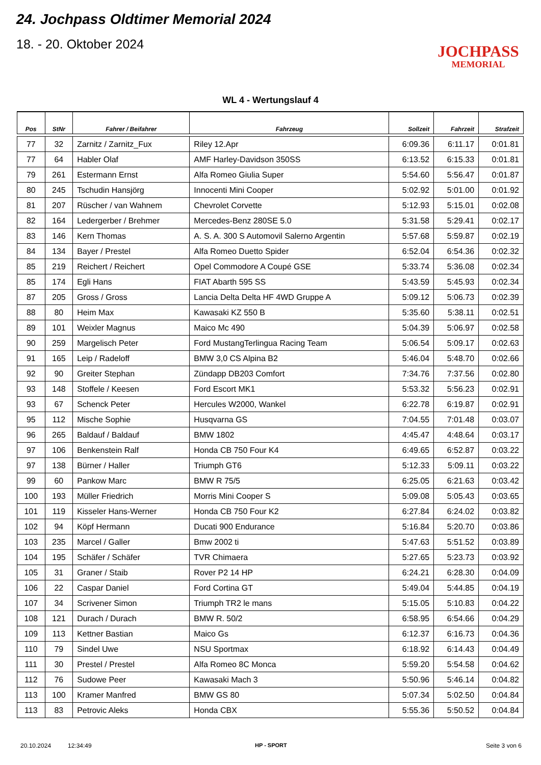24. Jochpass Oldtimer Memorial 2024
18. - 20. Oktober 2024
JOCHPASS
MEMORIAL
WL 4 - Wertungslauf 4
| Pos | StNr | Fahrer / Beifahrer | Fahrzeug | Sollzeit | Fahrzeit | Strafzeit |
| --- | --- | --- | --- | --- | --- | --- |
| 77 | 32 | Zarnitz / Zarnitz_Fux | Riley 12.Apr | 6:09.36 | 6:11.17 | 0:01.81 |
| 77 | 64 | Habler Olaf | AMF Harley-Davidson 350SS | 6:13.52 | 6:15.33 | 0:01.81 |
| 79 | 261 | Estermann Ernst | Alfa Romeo Giulia Super | 5:54.60 | 5:56.47 | 0:01.87 |
| 80 | 245 | Tschudin Hansjörg | Innocenti Mini Cooper | 5:02.92 | 5:01.00 | 0:01.92 |
| 81 | 207 | Rüscher / van Wahnem | Chevrolet Corvette | 5:12.93 | 5:15.01 | 0:02.08 |
| 82 | 164 | Ledergerber / Brehmer | Mercedes-Benz 280SE 5.0 | 5:31.58 | 5:29.41 | 0:02.17 |
| 83 | 146 | Kern Thomas | A. S. A. 300 S Automovil Salerno Argentin | 5:57.68 | 5:59.87 | 0:02.19 |
| 84 | 134 | Bayer / Prestel | Alfa Romeo Duetto Spider | 6:52.04 | 6:54.36 | 0:02.32 |
| 85 | 219 | Reichert / Reichert | Opel Commodore A Coupé GSE | 5:33.74 | 5:36.08 | 0:02.34 |
| 85 | 174 | Egli Hans | FIAT Abarth 595 SS | 5:43.59 | 5:45.93 | 0:02.34 |
| 87 | 205 | Gross / Gross | Lancia Delta Delta HF 4WD Gruppe A | 5:09.12 | 5:06.73 | 0:02.39 |
| 88 | 80 | Heim Max | Kawasaki KZ 550 B | 5:35.60 | 5:38.11 | 0:02.51 |
| 89 | 101 | Weixler Magnus | Maico Mc 490 | 5:04.39 | 5:06.97 | 0:02.58 |
| 90 | 259 | Margelisch Peter | Ford MustangTerlingua Racing Team | 5:06.54 | 5:09.17 | 0:02.63 |
| 91 | 165 | Leip / Radeloff | BMW 3,0 CS Alpina B2 | 5:46.04 | 5:48.70 | 0:02.66 |
| 92 | 90 | Greiter Stephan | Zündapp DB203 Comfort | 7:34.76 | 7:37.56 | 0:02.80 |
| 93 | 148 | Stoffele / Keesen | Ford Escort MK1 | 5:53.32 | 5:56.23 | 0:02.91 |
| 93 | 67 | Schenck Peter | Hercules W2000, Wankel | 6:22.78 | 6:19.87 | 0:02.91 |
| 95 | 112 | Mische Sophie | Husqvarna GS | 7:04.55 | 7:01.48 | 0:03.07 |
| 96 | 265 | Baldauf / Baldauf | BMW 1802 | 4:45.47 | 4:48.64 | 0:03.17 |
| 97 | 106 | Benkenstein Ralf | Honda CB 750 Four K4 | 6:49.65 | 6:52.87 | 0:03.22 |
| 97 | 138 | Bürner / Haller | Triumph GT6 | 5:12.33 | 5:09.11 | 0:03.22 |
| 99 | 60 | Pankow Marc | BMW R 75/5 | 6:25.05 | 6:21.63 | 0:03.42 |
| 100 | 193 | Müller Friedrich | Morris Mini Cooper S | 5:09.08 | 5:05.43 | 0:03.65 |
| 101 | 119 | Kisseler Hans-Werner | Honda CB 750 Four K2 | 6:27.84 | 6:24.02 | 0:03.82 |
| 102 | 94 | Köpf Hermann | Ducati 900 Endurance | 5:16.84 | 5:20.70 | 0:03.86 |
| 103 | 235 | Marcel / Galler | Bmw 2002 ti | 5:47.63 | 5:51.52 | 0:03.89 |
| 104 | 195 | Schäfer / Schäfer | TVR Chimaera | 5:27.65 | 5:23.73 | 0:03.92 |
| 105 | 31 | Graner / Staib | Rover P2 14 HP | 6:24.21 | 6:28.30 | 0:04.09 |
| 106 | 22 | Caspar Daniel | Ford Cortina GT | 5:49.04 | 5:44.85 | 0:04.19 |
| 107 | 34 | Scrivener Simon | Triumph TR2 le mans | 5:15.05 | 5:10.83 | 0:04.22 |
| 108 | 121 | Durach / Durach | BMW R. 50/2 | 6:58.95 | 6:54.66 | 0:04.29 |
| 109 | 113 | Kettner Bastian | Maico Gs | 6:12.37 | 6:16.73 | 0:04.36 |
| 110 | 79 | Sindel Uwe | NSU Sportmax | 6:18.92 | 6:14.43 | 0:04.49 |
| 111 | 30 | Prestel / Prestel | Alfa Romeo 8C Monca | 5:59.20 | 5:54.58 | 0:04.62 |
| 112 | 76 | Sudowe Peer | Kawasaki Mach 3 | 5:50.96 | 5:46.14 | 0:04.82 |
| 113 | 100 | Kramer Manfred | BMW GS 80 | 5:07.34 | 5:02.50 | 0:04.84 |
| 113 | 83 | Petrovic Aleks | Honda CBX | 5:55.36 | 5:50.52 | 0:04.84 |
20.10.2024 12:34:49 HP - SPORT Seite 3 von 6